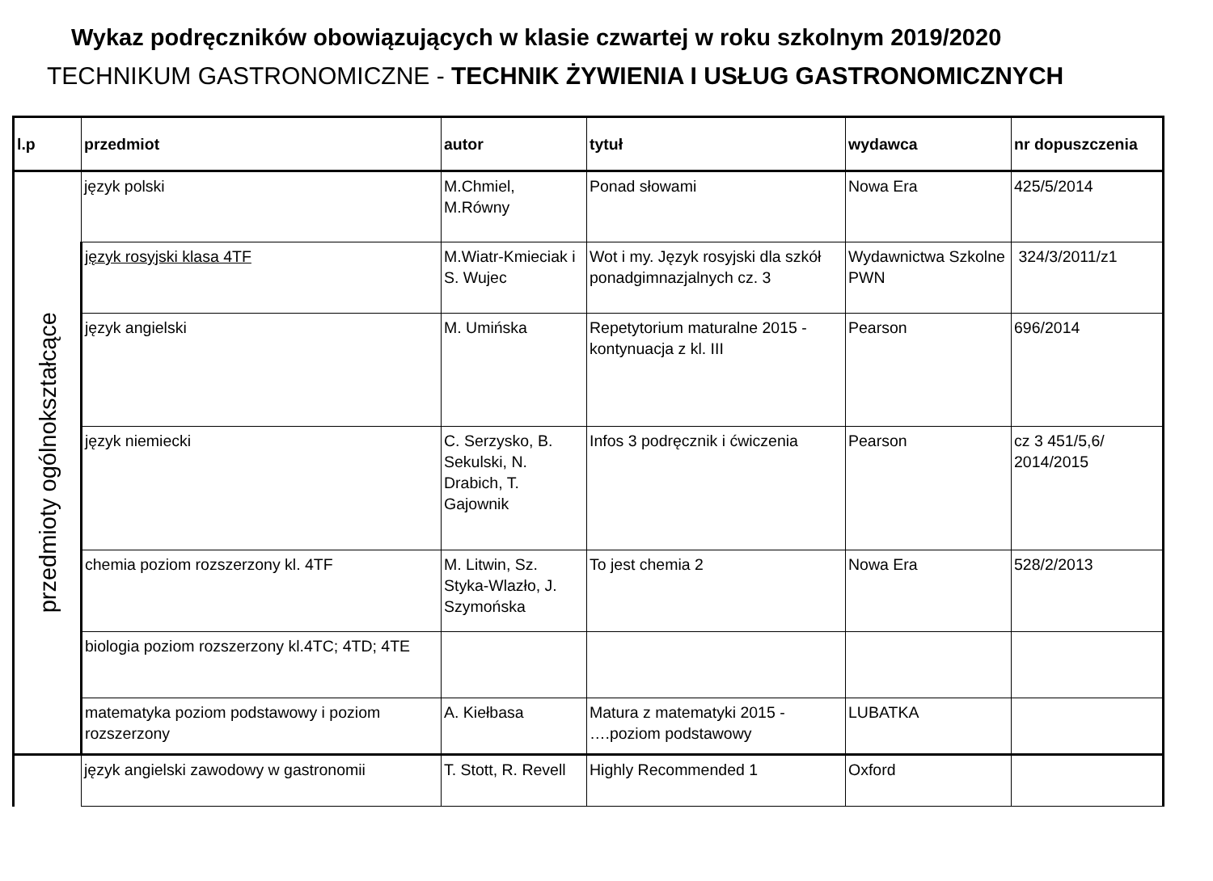Wykaz podręczników obowiązujących w klasie czwartej w roku szkolnym 2019/2020
TECHNIKUM GASTRONOMICZNE - TECHNIK ŻYWIENIA I USŁUG GASTRONOMICZNYCH
| l.p | przedmiot | autor | tytuł | wydawca | nr dopuszczenia |
| --- | --- | --- | --- | --- | --- |
| przedmioty ogólnokształcące | język polski | M.Chmiel, M.Równy | Ponad słowami | Nowa Era | 425/5/2014 |
| | język rosyjski klasa 4TF | M.Wiatr-Kmieciak i S. Wujec | Wot i my. Język rosyjski dla szkół ponadgimnazjalnych cz. 3 | Wydawnictwa Szkolne PWN | 324/3/2011/z1 |
| | język angielski | M. Umińska | Repetytorium maturalne 2015 - kontynuacja z kl. III | Pearson | 696/2014 |
| | język niemiecki | C. Serzysko, B. Sekulski, N. Drabich, T. Gajownik | Infos 3 podręcznik i ćwiczenia | Pearson | cz 3 451/5,6/ 2014/2015 |
| | chemia poziom rozszerzony kl. 4TF | M. Litwin, Sz. Styka-Wlazło, J. Szymońska | To jest chemia 2 | Nowa Era | 528/2/2013 |
| | biologia poziom rozszerzony kl.4TC; 4TD; 4TE | | | | |
| | matematyka poziom podstawowy i poziom rozszerzony | A. Kiełbasa | Matura z matematyki 2015 - ….poziom podstawowy | LUBATKA | |
| | język angielski zawodowy w gastronomii | T. Stott, R. Revell | Highly Recommended 1 | Oxford | |